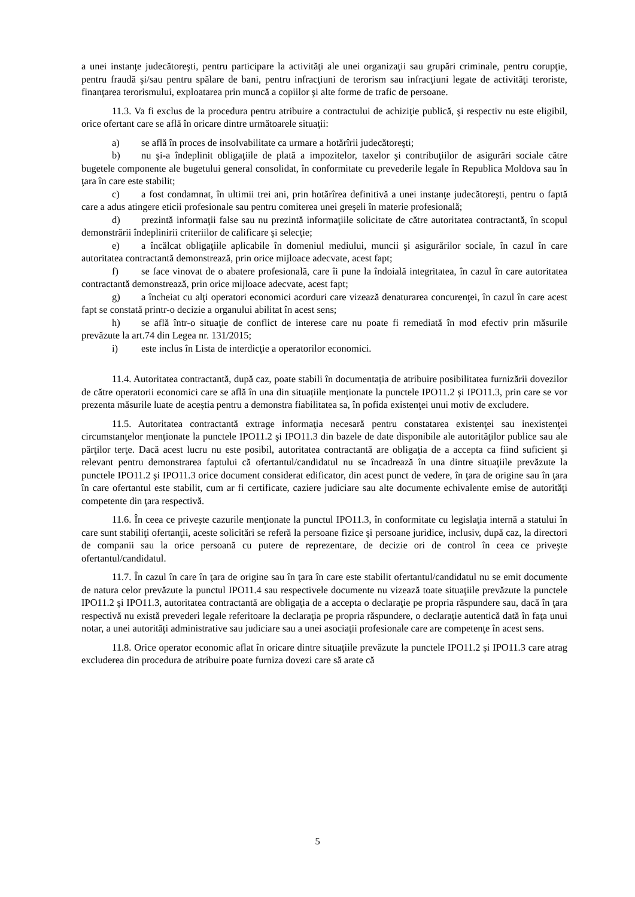a unei instanţe judecătoreşti, pentru participare la activităţi ale unei organizaţii sau grupări criminale, pentru corupţie, pentru fraudă şi/sau pentru spălare de bani, pentru infracţiuni de terorism sau infracţiuni legate de activităţi teroriste, finanţarea terorismului, exploatarea prin muncă a copiilor şi alte forme de trafic de persoane.
11.3. Va fi exclus de la procedura pentru atribuire a contractului de achiziţie publică, şi respectiv nu este eligibil, orice ofertant care se află în oricare dintre următoarele situaţii:
a) se află în proces de insolvabilitate ca urmare a hotărîrii judecătoreşti;
b) nu şi-a îndeplinit obligaţiile de plată a impozitelor, taxelor şi contribuţiilor de asigurări sociale către bugetele componente ale bugetului general consolidat, în conformitate cu prevederile legale în Republica Moldova sau în ţara în care este stabilit;
c) a fost condamnat, în ultimii trei ani, prin hotărîrea definitivă a unei instanţe judecătoreşti, pentru o faptă care a adus atingere eticii profesionale sau pentru comiterea unei greşeli în materie profesională;
d) prezintă informaţii false sau nu prezintă informaţiile solicitate de către autoritatea contractantă, în scopul demonstrării îndeplinirii criteriilor de calificare şi selecţie;
e) a încălcat obligaţiile aplicabile în domeniul mediului, muncii şi asigurărilor sociale, în cazul în care autoritatea contractantă demonstrează, prin orice mijloace adecvate, acest fapt;
f) se face vinovat de o abatere profesională, care îi pune la îndoială integritatea, în cazul în care autoritatea contractantă demonstrează, prin orice mijloace adecvate, acest fapt;
g) a încheiat cu alţi operatori economici acorduri care vizează denaturarea concurenţei, în cazul în care acest fapt se constată printr-o decizie a organului abilitat în acest sens;
h) se află într-o situaţie de conflict de interese care nu poate fi remediată în mod efectiv prin măsurile prevăzute la art.74 din Legea nr. 131/2015;
i) este inclus în Lista de interdicţie a operatorilor economici.
11.4. Autoritatea contractantă, după caz, poate stabili în documentația de atribuire posibilitatea furnizării dovezilor de către operatorii economici care se află în una din situațiile menționate la punctele IPO11.2 și IPO11.3, prin care se vor prezenta măsurile luate de aceștia pentru a demonstra fiabilitatea sa, în pofida existenţei unui motiv de excludere.
11.5. Autoritatea contractantă extrage informaţia necesară pentru constatarea existenţei sau inexistenţei circumstanţelor menţionate la punctele IPO11.2 şi IPO11.3 din bazele de date disponibile ale autorităţilor publice sau ale părţilor terţe. Dacă acest lucru nu este posibil, autoritatea contractantă are obligaţia de a accepta ca fiind suficient şi relevant pentru demonstrarea faptului că ofertantul/candidatul nu se încadrează în una dintre situaţiile prevăzute la punctele IPO11.2 şi IPO11.3 orice document considerat edificator, din acest punct de vedere, în ţara de origine sau în ţara în care ofertantul este stabilit, cum ar fi certificate, caziere judiciare sau alte documente echivalente emise de autorităţi competente din ţara respectivă.
11.6. În ceea ce priveşte cazurile menţionate la punctul IPO11.3, în conformitate cu legislaţia internă a statului în care sunt stabiliţi ofertanţii, aceste solicitări se referă la persoane fizice şi persoane juridice, inclusiv, după caz, la directori de companii sau la orice persoană cu putere de reprezentare, de decizie ori de control în ceea ce priveşte ofertantul/candidatul.
11.7. În cazul în care în ţara de origine sau în ţara în care este stabilit ofertantul/candidatul nu se emit documente de natura celor prevăzute la punctul IPO11.4 sau respectivele documente nu vizează toate situaţiile prevăzute la punctele IPO11.2 şi IPO11.3, autoritatea contractantă are obligaţia de a accepta o declaraţie pe propria răspundere sau, dacă în ţara respectivă nu există prevederi legale referitoare la declaraţia pe propria răspundere, o declaraţie autentică dată în faţa unui notar, a unei autorităţi administrative sau judiciare sau a unei asociaţii profesionale care are competenţe în acest sens.
11.8. Orice operator economic aflat în oricare dintre situaţiile prevăzute la punctele IPO11.2 și IPO11.3 care atrag excluderea din procedura de atribuire poate furniza dovezi care să arate că
5